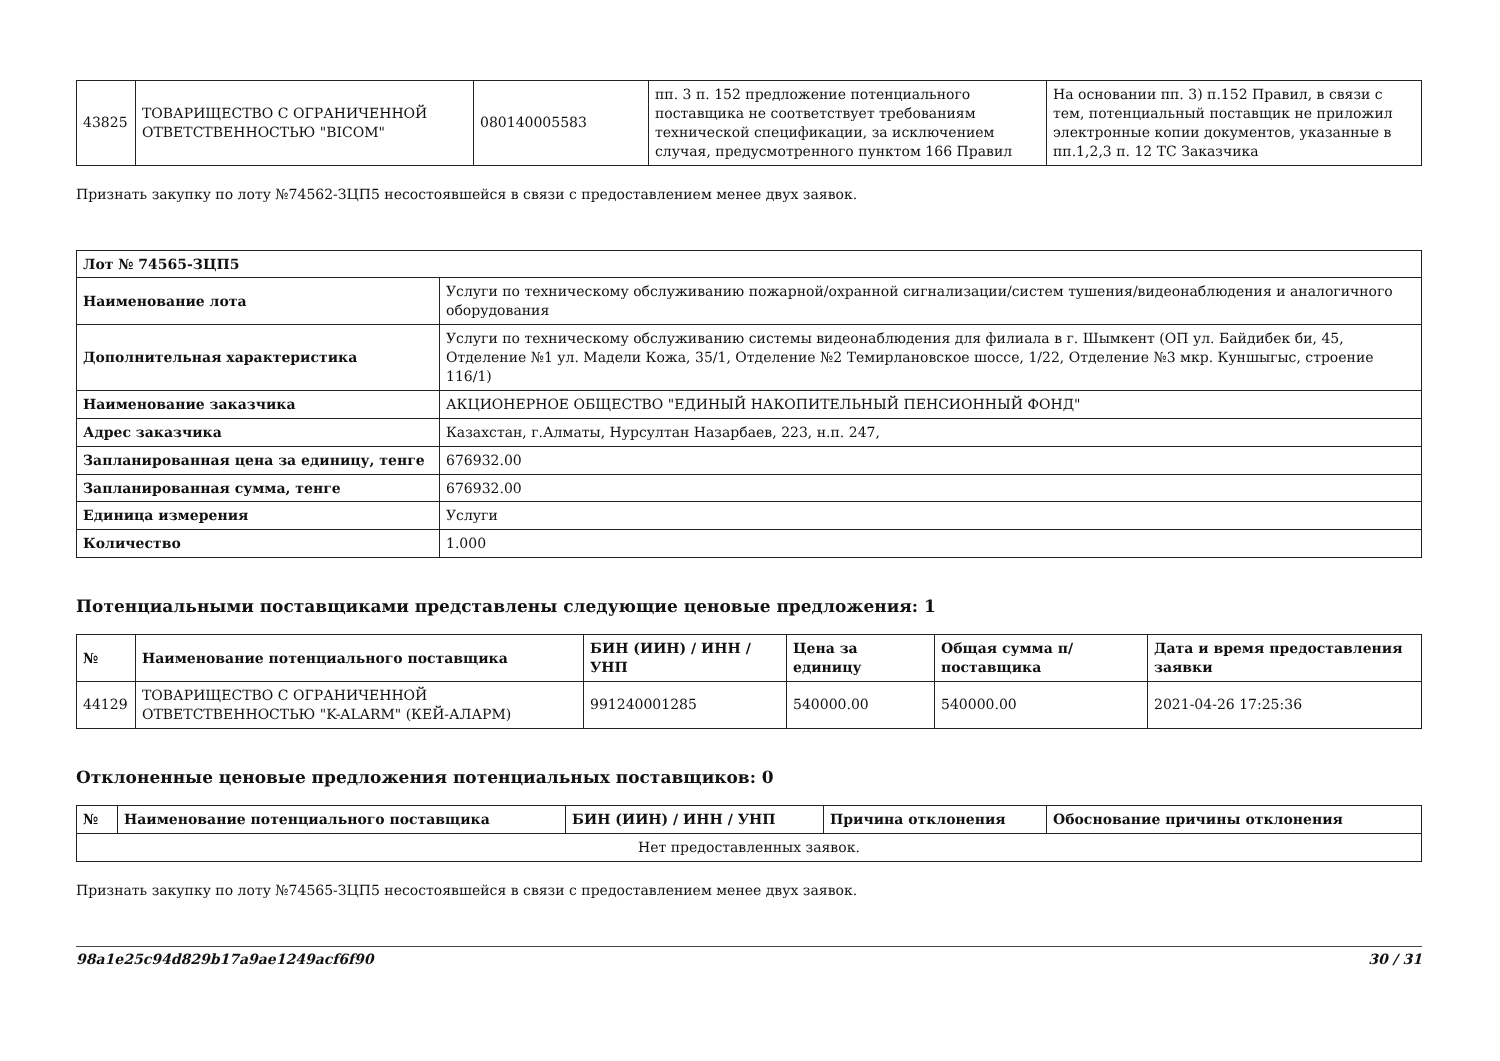| 43825 | ТОВАРИЩЕСТВО С ОГРАНИЧЕННОЙ ОТВЕТСТВЕННОСТЬЮ "BICOM" | 080140005583 | пп. 3 п. 152 предложение потенциального поставщика не соответствует требованиям технической спецификации, за исключением случая, предусмотренного пунктом 166 Правил | На основании пп. 3) п.152 Правил, в связи с тем, потенциальный поставщик не приложил электронные копии документов, указанные в пп.1,2,3 п. 12 ТС Заказчика |
Признать закупку по лоту №74562-ЗЦП5 несостоявшейся в связи с предоставлением менее двух заявок.
| Лот № 74565-ЗЦП5 | |
| --- | --- |
| Наименование лота | Услуги по техническому обслуживанию пожарной/охранной сигнализации/систем тушения/видеонаблюдения и аналогичного оборудования |
| Дополнительная характеристика | Услуги по техническому обслуживанию системы видеонаблюдения для филиала в г. Шымкент (ОП ул. Байдибек би, 45, Отделение №1 ул. Мадели Кожа, 35/1, Отделение №2 Темирлановское шоссе, 1/22, Отделение №3 мкр. Куншыгыс, строение 116/1) |
| Наименование заказчика | АКЦИОНЕРНОЕ ОБЩЕСТВО "ЕДИНЫЙ НАКОПИТЕЛЬНЫЙ ПЕНСИОННЫЙ ФОНД" |
| Адрес заказчика | Казахстан, г.Алматы, Нурсултан Назарбаев, 223, н.п. 247, |
| Запланированная цена за единицу, тенге | 676932.00 |
| Запланированная сумма, тенге | 676932.00 |
| Единица измерения | Услуги |
| Количество | 1.000 |
Потенциальными поставщиками представлены следующие ценовые предложения: 1
| № | Наименование потенциального поставщика | БИН (ИИН) / ИНН / УНП | Цена за единицу | Общая сумма п/поставщика | Дата и время предоставления заявки |
| --- | --- | --- | --- | --- | --- |
| 44129 | ТОВАРИЩЕСТВО С ОГРАНИЧЕННОЙ ОТВЕТСТВЕННОСТЬЮ "K-ALARM" (КЕЙ-АЛАРМ) | 991240001285 | 540000.00 | 540000.00 | 2021-04-26 17:25:36 |
Отклоненные ценовые предложения потенциальных поставщиков: 0
| № | Наименование потенциального поставщика | БИН (ИИН) / ИНН / УНП | Причина отклонения | Обоснование причины отклонения |
| --- | --- | --- | --- | --- |
| Нет предоставленных заявок. | | | | |
Признать закупку по лоту №74565-ЗЦП5 несостоявшейся в связи с предоставлением менее двух заявок.
98a1e25c94d829b17a9ae1249acf6f90 30 / 31